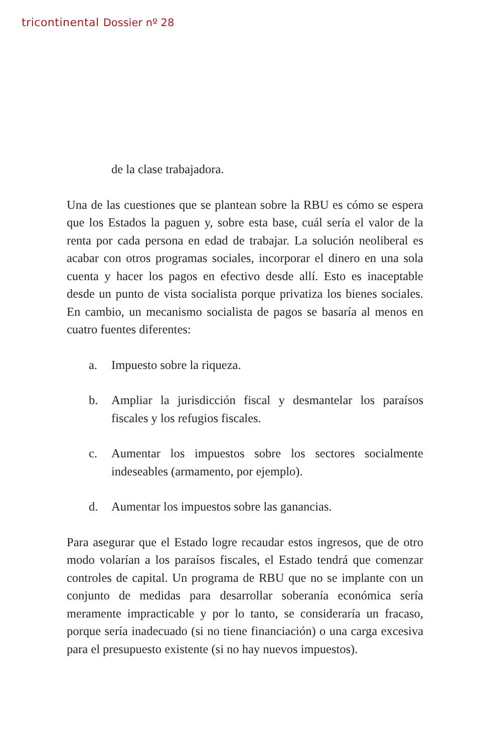tricontinental Dossier nº 28
de la clase trabajadora.
Una de las cuestiones que se plantean sobre la RBU es cómo se espera que los Estados la paguen y, sobre esta base, cuál sería el valor de la renta por cada persona en edad de trabajar. La solución neoliberal es acabar con otros programas sociales, incorporar el dinero en una sola cuenta y hacer los pagos en efectivo desde allí. Esto es inaceptable desde un punto de vista socialista porque privatiza los bienes sociales. En cambio, un mecanismo socialista de pagos se basaría al menos en cuatro fuentes diferentes:
a. Impuesto sobre la riqueza.
b. Ampliar la jurisdicción fiscal y desmantelar los paraísos fiscales y los refugios fiscales.
c. Aumentar los impuestos sobre los sectores socialmente indeseables (armamento, por ejemplo).
d. Aumentar los impuestos sobre las ganancias.
Para asegurar que el Estado logre recaudar estos ingresos, que de otro modo volarían a los paraísos fiscales, el Estado tendrá que comenzar controles de capital. Un programa de RBU que no se implante con un conjunto de medidas para desarrollar soberanía económica sería meramente impracticable y por lo tanto, se consideraría un fracaso, porque sería inadecuado (si no tiene financiación) o una carga excesiva para el presupuesto existente (si no hay nuevos impuestos).